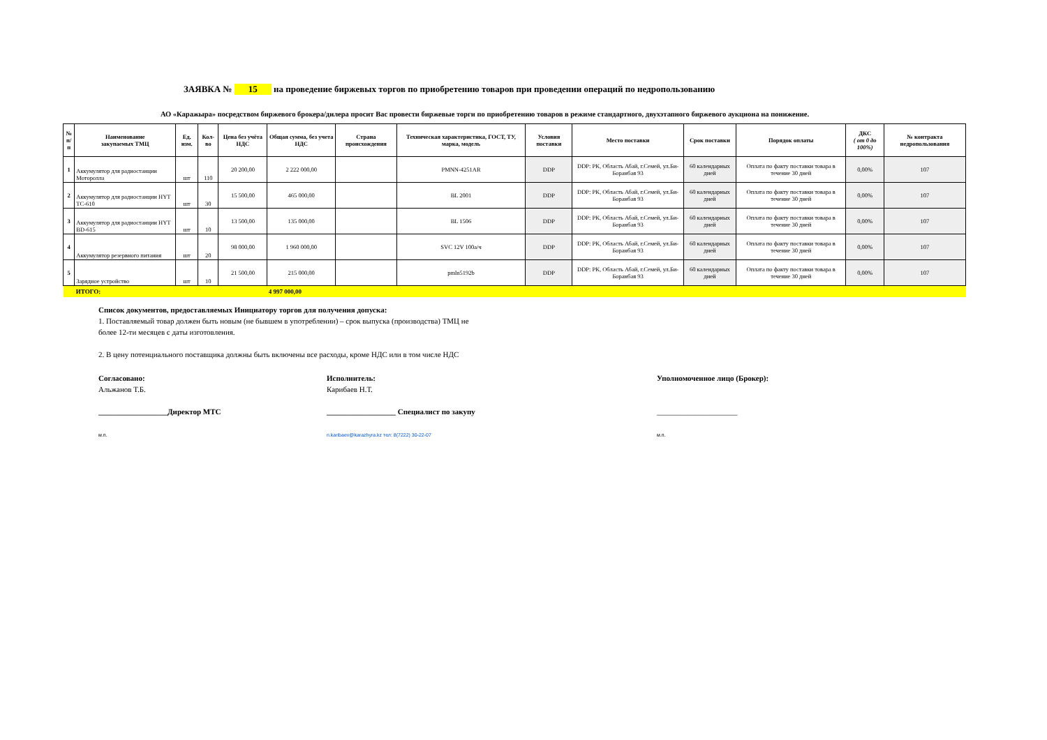ЗАЯВКА № 15 на проведение биржевых торгов по приобретению товаров при проведении операций по недропользованию
АО «Каражыра» посредством биржевого брокера/дилера просит Вас провести биржевые торги по приобретению товаров в режиме стандартного, двухэтапного биржевого аукциона на понижение.
| № п/п | Наименование закупаемых ТМЦ | Ед. изм. | Кол-во | Цена без учёта НДС | Общая сумма, без учета НДС | Страна происхождения | Техническая характеристика, ГОСТ, ТУ, марка, модель | Условия поставки | Место поставки | Срок поставки | Порядок оплаты | ДКС ( от 0 до 100%) | № контракта недропользования |
| --- | --- | --- | --- | --- | --- | --- | --- | --- | --- | --- | --- | --- | --- |
| 1 | Аккумулятор для радиостанции Моторолла | шт | 110 | 20 200,00 | 2 222 000,00 | | PMNN-4251AR | DDP | DDP: РК, Область Абай, г.Семей, ул.Би-Боранбая 93 | 60 календарных дней | Оплата по факту поставки товара в течение 30 дней | 0,00% | 107 |
| 2 | Аккумулятор для радиостанции HYT TC-610 | шт | 30 | 15 500,00 | 465 000,00 | | BL 2001 | DDP | DDP: РК, Область Абай, г.Семей, ул.Би-Боранбая 93 | 60 календарных дней | Оплата по факту поставки товара в течение 30 дней | 0,00% | 107 |
| 3 | Аккумулятор для радиостанции HYT BD-615 | шт | 10 | 13 500,00 | 135 000,00 | | BL 1506 | DDP | DDP: РК, Область Абай, г.Семей, ул.Би-Боранбая 93 | 60 календарных дней | Оплата по факту поставки товара в течение 30 дней | 0,00% | 107 |
| 4 | Аккумулятор резервного питания | шт | 20 | 98 000,00 | 1 960 000,00 | | SVC 12V 100а/ч | DDP | DDP: РК, Область Абай, г.Семей, ул.Би-Боранбая 93 | 60 календарных дней | Оплата по факту поставки товара в течение 30 дней | 0,00% | 107 |
| 5 | Зарядное устройство | шт | 10 | 21 500,00 | 215 000,00 | | pmln5192b | DDP | DDP: РК, Область Абай, г.Семей, ул.Би-Боранбая 93 | 60 календарных дней | Оплата по факту поставки товара в течение 30 дней | 0,00% | 107 |
| | ИТОГО: | | | | 4 997 000,00 | | | | | | | | |
Список документов, предоставляемых Инициатору торгов для получения допуска:
1. Поставляемый товар должен быть новым (не бывшем в употреблении) – срок выпуска (производства) ТМЦ не
более 12-ти месяцев с даты изготовления.
2. В цену потенциального поставщика должны быть включены все расходы, кроме НДС или в том числе НДС
Согласовано:
Альжанов Т.Б.
__________________Директор МТС
м.п.
Исполнитель:
Карибаев Н.Т.
__________________ Специалист по закупу
n.karibaev@karazhyra.kz тел: 8(7222) 30-22-07
Уполномоченное лицо (Брокер):
_____________________
м.п.